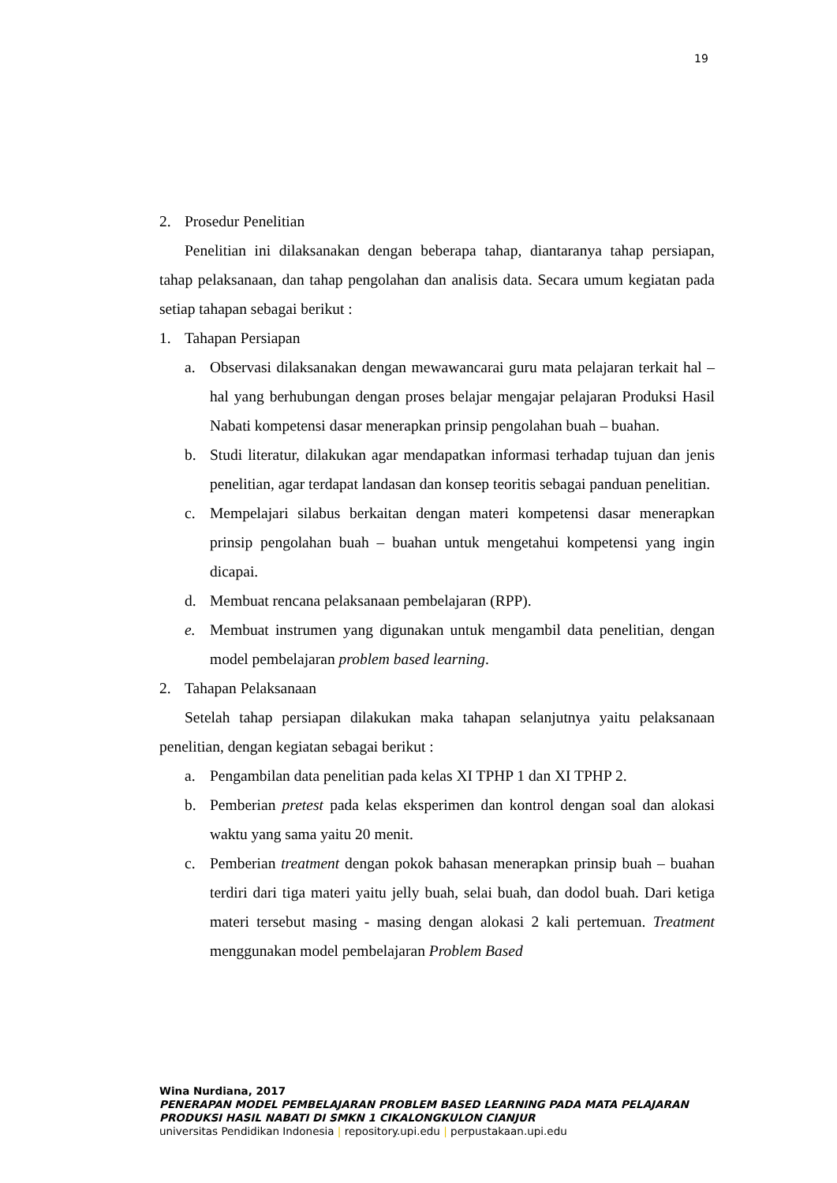19
2. Prosedur Penelitian
Penelitian ini dilaksanakan dengan beberapa tahap, diantaranya tahap persiapan, tahap pelaksanaan, dan tahap pengolahan dan analisis data. Secara umum kegiatan pada setiap tahapan sebagai berikut :
1. Tahapan Persiapan
a. Observasi dilaksanakan dengan mewawancarai guru mata pelajaran terkait hal – hal yang berhubungan dengan proses belajar mengajar pelajaran Produksi Hasil Nabati kompetensi dasar menerapkan prinsip pengolahan buah – buahan.
b. Studi literatur, dilakukan agar mendapatkan informasi terhadap tujuan dan jenis penelitian, agar terdapat landasan dan konsep teoritis sebagai panduan penelitian.
c. Mempelajari silabus berkaitan dengan materi kompetensi dasar menerapkan prinsip pengolahan buah – buahan untuk mengetahui kompetensi yang ingin dicapai.
d. Membuat rencana pelaksanaan pembelajaran (RPP).
e. Membuat instrumen yang digunakan untuk mengambil data penelitian, dengan model pembelajaran problem based learning.
2. Tahapan Pelaksanaan
Setelah tahap persiapan dilakukan maka tahapan selanjutnya yaitu pelaksanaan penelitian, dengan kegiatan sebagai berikut :
a. Pengambilan data penelitian pada kelas XI TPHP 1 dan XI TPHP 2.
b. Pemberian pretest pada kelas eksperimen dan kontrol dengan soal dan alokasi waktu yang sama yaitu 20 menit.
c. Pemberian treatment dengan pokok bahasan menerapkan prinsip buah – buahan terdiri dari tiga materi yaitu jelly buah, selai buah, dan dodol buah. Dari ketiga materi tersebut masing - masing dengan alokasi 2 kali pertemuan. Treatment menggunakan model pembelajaran Problem Based
Wina Nurdiana, 2017
PENERAPAN MODEL PEMBELAJARAN PROBLEM BASED LEARNING PADA MATA PELAJARAN
PRODUKSI HASIL NABATI DI SMKN 1 CIKALONGKULON CIANJUR
universitas Pendidikan Indonesia | repository.upi.edu | perpustakaan.upi.edu